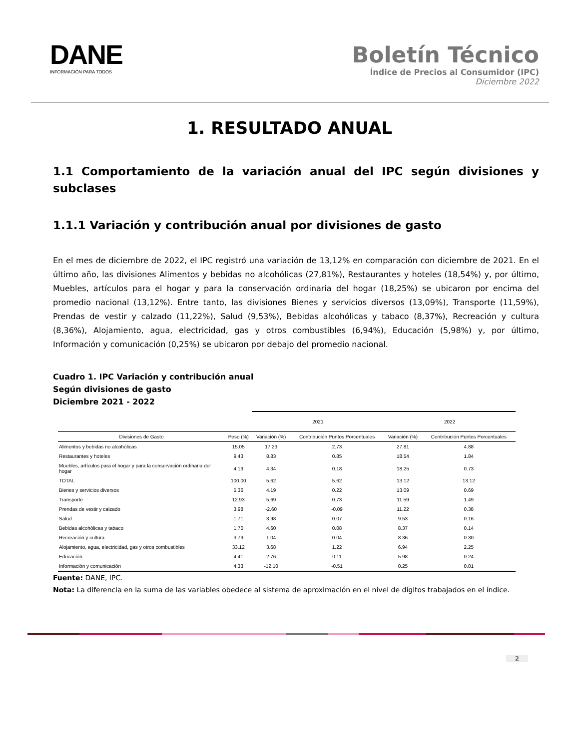DANE
INFORMACIÓN PARA TODOS
Boletín Técnico
Índice de Precios al Consumidor (IPC)
Diciembre 2022
1. RESULTADO ANUAL
1.1 Comportamiento de la variación anual del IPC según divisiones y subclases
1.1.1 Variación y contribución anual por divisiones de gasto
En el mes de diciembre de 2022, el IPC registró una variación de 13,12% en comparación con diciembre de 2021. En el último año, las divisiones Alimentos y bebidas no alcohólicas (27,81%), Restaurantes y hoteles (18,54%) y, por último, Muebles, artículos para el hogar y para la conservación ordinaria del hogar (18,25%) se ubicaron por encima del promedio nacional (13,12%). Entre tanto, las divisiones Bienes y servicios diversos (13,09%), Transporte (11,59%), Prendas de vestir y calzado (11,22%), Salud (9,53%), Bebidas alcohólicas y tabaco (8,37%), Recreación y cultura (8,36%), Alojamiento, agua, electricidad, gas y otros combustibles (6,94%), Educación (5,98%) y, por último, Información y comunicación (0,25%) se ubicaron por debajo del promedio nacional.
Cuadro 1. IPC Variación y contribución anual
Según divisiones de gasto
Diciembre 2021 - 2022
| | | 2021 | | 2022 | |
| --- | --- | --- | --- | --- | --- |
| Divisiones de Gasto | Peso (%) | Variación (%) | Contribución Puntos Porcentuales | Variación (%) | Contribución Puntos Porcentuales |
| Alimentos y bebidas no alcohólicas | 15.05 | 17.23 | 2.73 | 27.81 | 4.88 |
| Restaurantes y hoteles | 9.43 | 8.83 | 0.85 | 18.54 | 1.84 |
| Muebles, artículos para el hogar y para la conservación ordinaria del hogar | 4.19 | 4.34 | 0.18 | 18.25 | 0.73 |
| TOTAL | 100.00 | 5.62 | 5.62 | 13.12 | 13.12 |
| Bienes y servicios diversos | 5.36 | 4.19 | 0.22 | 13.09 | 0.69 |
| Transporte | 12.93 | 5.69 | 0.73 | 11.59 | 1.49 |
| Prendas de vestir y calzado | 3.98 | -2.60 | -0.09 | 11.22 | 0.38 |
| Salud | 1.71 | 3.98 | 0.07 | 9.53 | 0.16 |
| Bebidas alcohólicas y tabaco | 1.70 | 4.60 | 0.08 | 8.37 | 0.14 |
| Recreación y cultura | 3.79 | 1.04 | 0.04 | 8.36 | 0.30 |
| Alojamiento, agua, electricidad, gas y otros combustibles | 33.12 | 3.68 | 1.22 | 6.94 | 2.25 |
| Educación | 4.41 | 2.76 | 0.11 | 5.98 | 0.24 |
| Información y comunicación | 4.33 | -12.10 | -0.51 | 0.25 | 0.01 |
Fuente: DANE, IPC.
Nota: La diferencia en la suma de las variables obedece al sistema de aproximación en el nivel de dígitos trabajados en el índice.
2